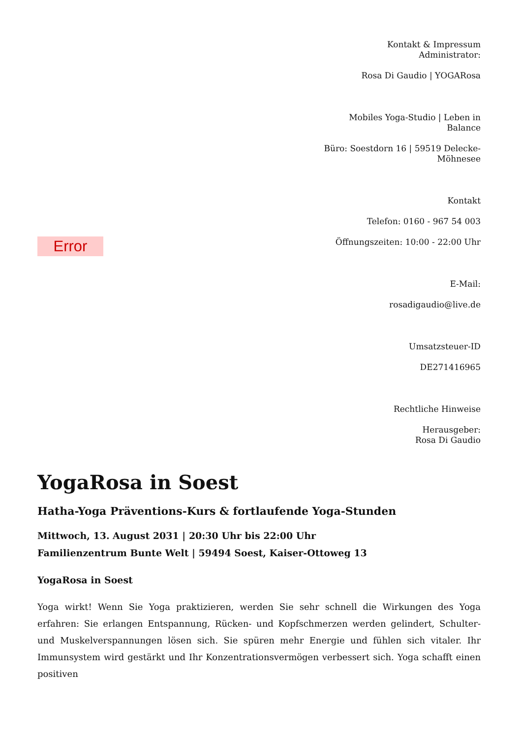Error
Kontakt & Impressum
Administrator:
Rosa Di Gaudio | YOGARosa
Mobiles Yoga-Studio | Leben in Balance
Büro: Soestdorn 16 | 59519 Delecke-Möhnesee
Kontakt
Telefon: 0160 - 967 54 003
Öffnungszeiten: 10:00 - 22:00 Uhr
E-Mail:
rosadigaudio@live.de
Umsatzsteuer-ID
DE271416965
Rechtliche Hinweise
Herausgeber:
Rosa Di Gaudio
YogaRosa in Soest
Hatha-Yoga Präventions-Kurs & fortlaufende Yoga-Stunden
Mittwoch, 13. August 2031 | 20:30 Uhr bis 22:00 Uhr
Familienzentrum Bunte Welt | 59494 Soest, Kaiser-Ottoweg 13
YogaRosa in Soest
Yoga wirkt! Wenn Sie Yoga praktizieren, werden Sie sehr schnell die Wirkungen des Yoga erfahren: Sie erlangen Entspannung, Rücken- und Kopfschmerzen werden gelindert, Schulter- und Muskelverspannungen lösen sich. Sie spüren mehr Energie und fühlen sich vitaler. Ihr Immunsystem wird gestärkt und Ihr Konzentrationsvermögen verbessert sich. Yoga schafft einen positiven